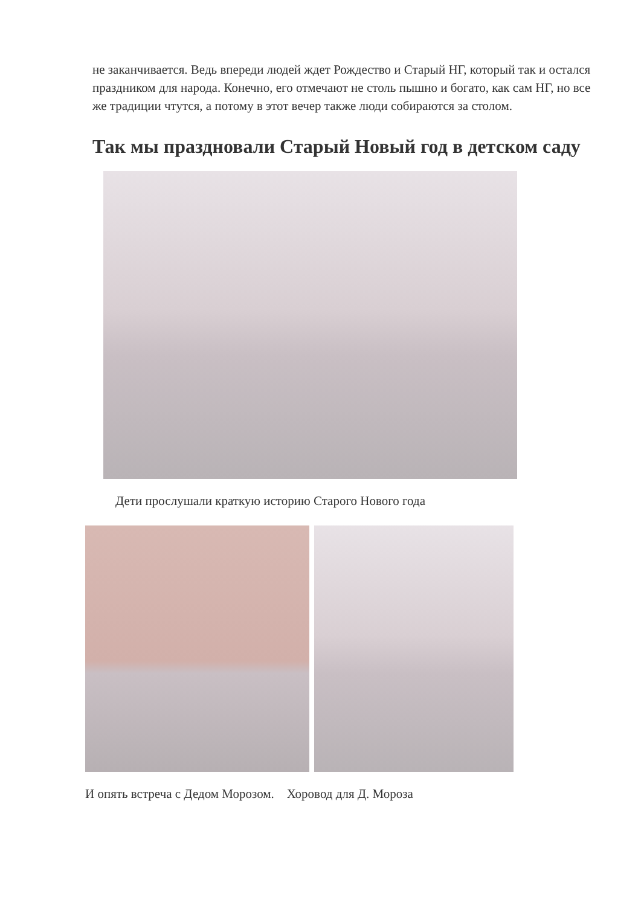не заканчивается. Ведь впереди людей ждет Рождество и Старый НГ, который так и остался праздником для народа. Конечно, его отмечают не столь пышно и богато, как сам НГ, но все же традиции чтутся, а потому в этот вечер также люди собираются за столом.
Так мы праздновали Старый Новый год в детском саду
Дети прослушали краткую историю Старого Нового года
И опять встреча с Дедом Морозом. Хоровод для Д. Мороза